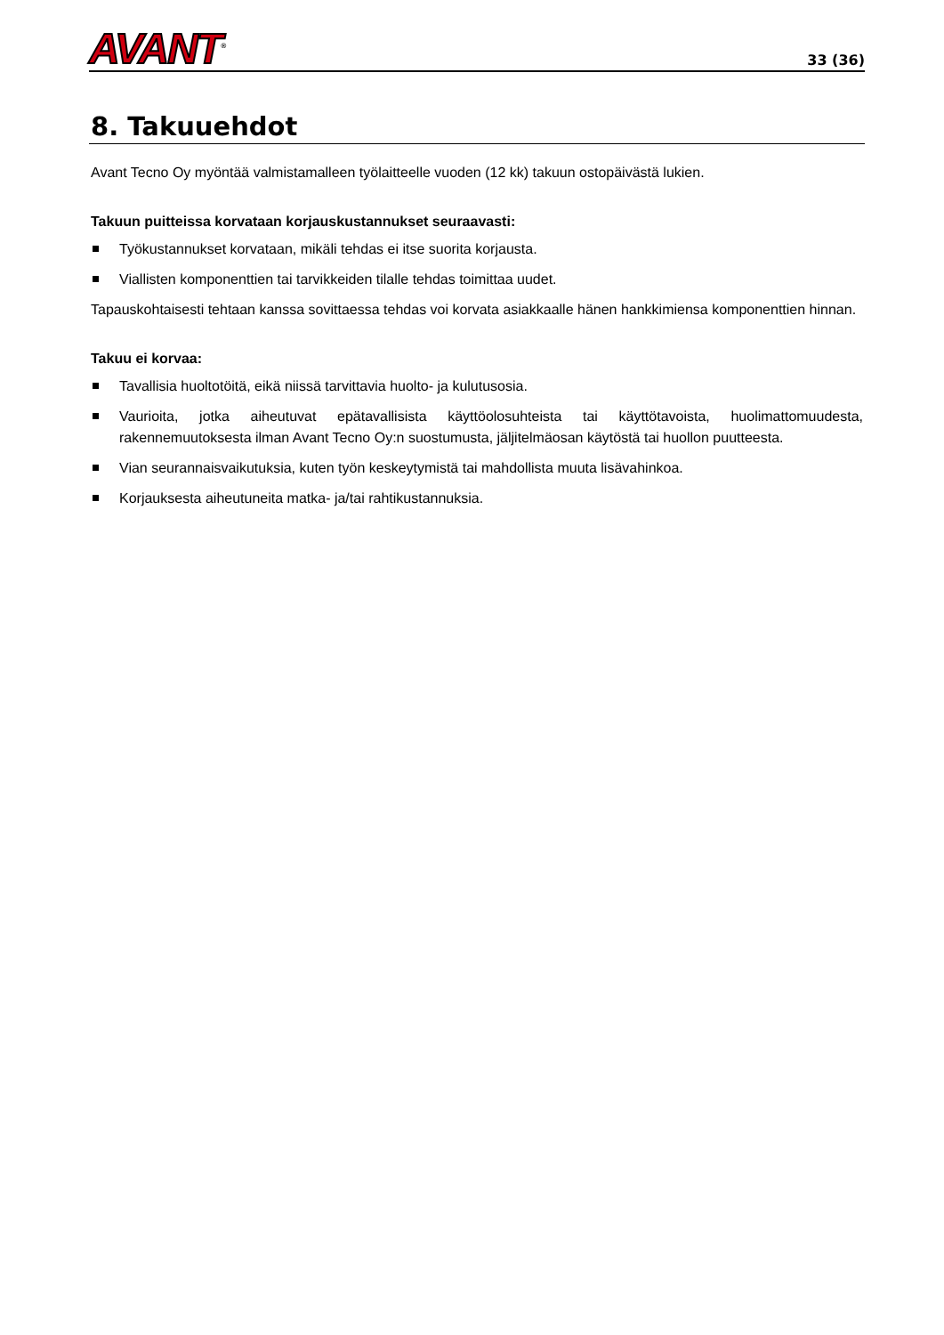AVANT<sup>®</sup>
33 (36)
8. Takuuehdot
Avant Tecno Oy myöntää valmistamalleen työlaitteelle vuoden (12 kk) takuun ostopäivästä lukien.
Takuun puitteissa korvataan korjauskustannukset seuraavasti:
Työkustannukset korvataan, mikäli tehdas ei itse suorita korjausta.
Viallisten komponenttien tai tarvikkeiden tilalle tehdas toimittaa uudet.
Tapauskohtaisesti tehtaan kanssa sovittaessa tehdas voi korvata asiakkaalle hänen hankkimiensa komponenttien hinnan.
Takuu ei korvaa:
Tavallisia huoltotöitä, eikä niissä tarvittavia huolto- ja kulutusosia.
Vaurioita, jotka aiheutuvat epätavallisista käyttöolosuhteista tai käyttötavoista, huolimattomuudesta, rakennemuutoksesta ilman Avant Tecno Oy:n suostumusta, jäljitelmäosan käytöstä tai huollon puutteesta.
Vian seurannaisvaikutuksia, kuten työn keskeytymistä tai mahdollista muuta lisävahinkoa.
Korjauksesta aiheutuneita matka- ja/tai rahtikustannuksia.